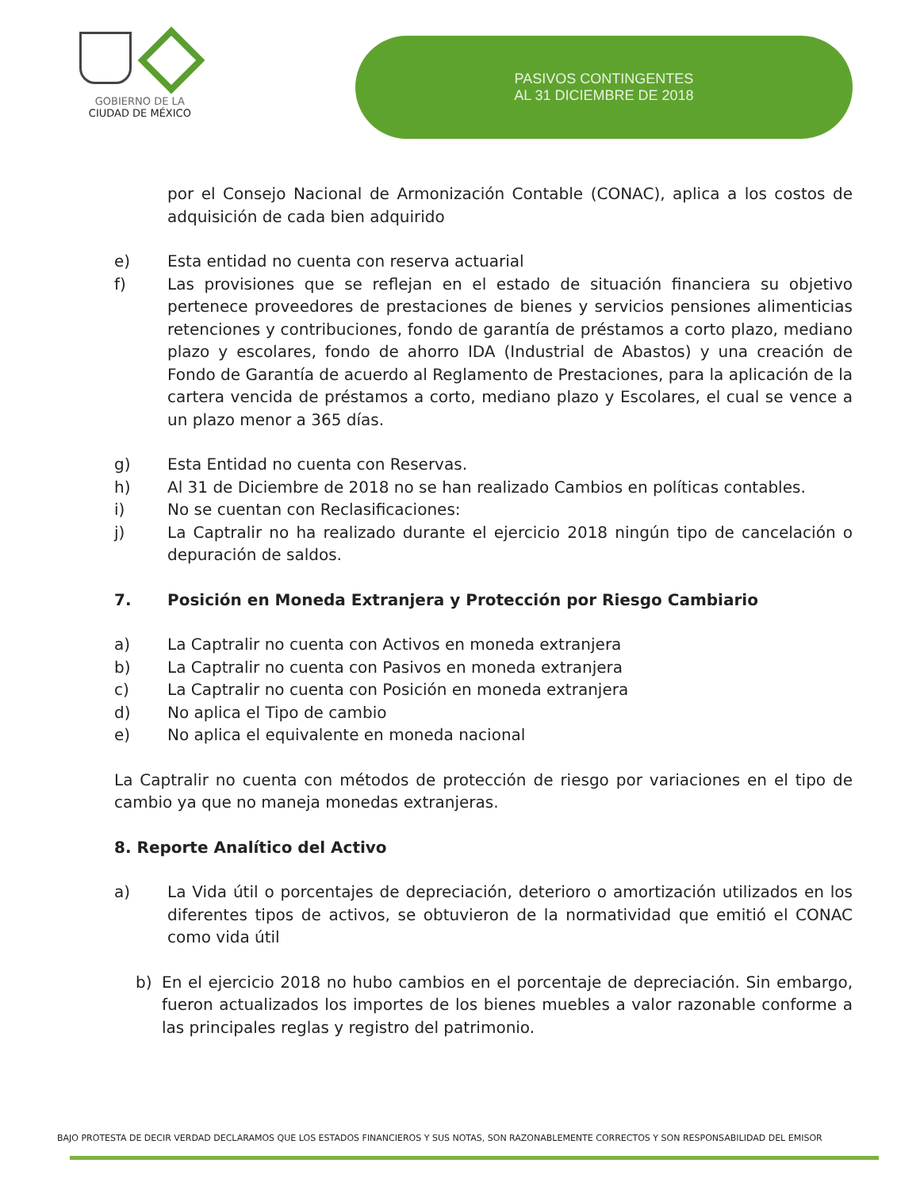GOBIERNO DE LA
CIUDAD DE MÉXICO
PASIVOS CONTINGENTES
AL 31 DICIEMBRE DE 2018
por el Consejo Nacional de Armonización Contable (CONAC), aplica a los costos de adquisición de cada bien adquirido
e) Esta entidad no cuenta con reserva actuarial
f) Las provisiones que se reflejan en el estado de situación financiera su objetivo pertenece proveedores de prestaciones de bienes y servicios pensiones alimenticias retenciones y contribuciones, fondo de garantía de préstamos a corto plazo, mediano plazo y escolares, fondo de ahorro IDA (Industrial de Abastos) y una creación de Fondo de Garantía de acuerdo al Reglamento de Prestaciones, para la aplicación de la cartera vencida de préstamos a corto, mediano plazo y Escolares, el cual se vence a un plazo menor a 365 días.
g) Esta Entidad no cuenta con Reservas.
h) Al 31 de Diciembre de 2018 no se han realizado Cambios en políticas contables.
i) No se cuentan con Reclasificaciones:
j) La Captralir no ha realizado durante el ejercicio 2018 ningún tipo de cancelación o depuración de saldos.
7. Posición en Moneda Extranjera y Protección por Riesgo Cambiario
a) La Captralir no cuenta con Activos en moneda extranjera
b) La Captralir no cuenta con Pasivos en moneda extranjera
c) La Captralir no cuenta con Posición en moneda extranjera
d) No aplica el Tipo de cambio
e) No aplica el equivalente en moneda nacional
La Captralir no cuenta con métodos de protección de riesgo por variaciones en el tipo de cambio ya que no maneja monedas extranjeras.
8. Reporte Analítico del Activo
a) La Vida útil o porcentajes de depreciación, deterioro o amortización utilizados en los diferentes tipos de activos, se obtuvieron de la normatividad que emitió el CONAC como vida útil
b) En el ejercicio 2018 no hubo cambios en el porcentaje de depreciación. Sin embargo, fueron actualizados los importes de los bienes muebles a valor razonable conforme a las principales reglas y registro del patrimonio.
BAJO PROTESTA DE DECIR VERDAD DECLARAMOS QUE LOS ESTADOS FINANCIEROS Y SUS NOTAS, SON RAZONABLEMENTE CORRECTOS Y SON RESPONSABILIDAD DEL EMISOR